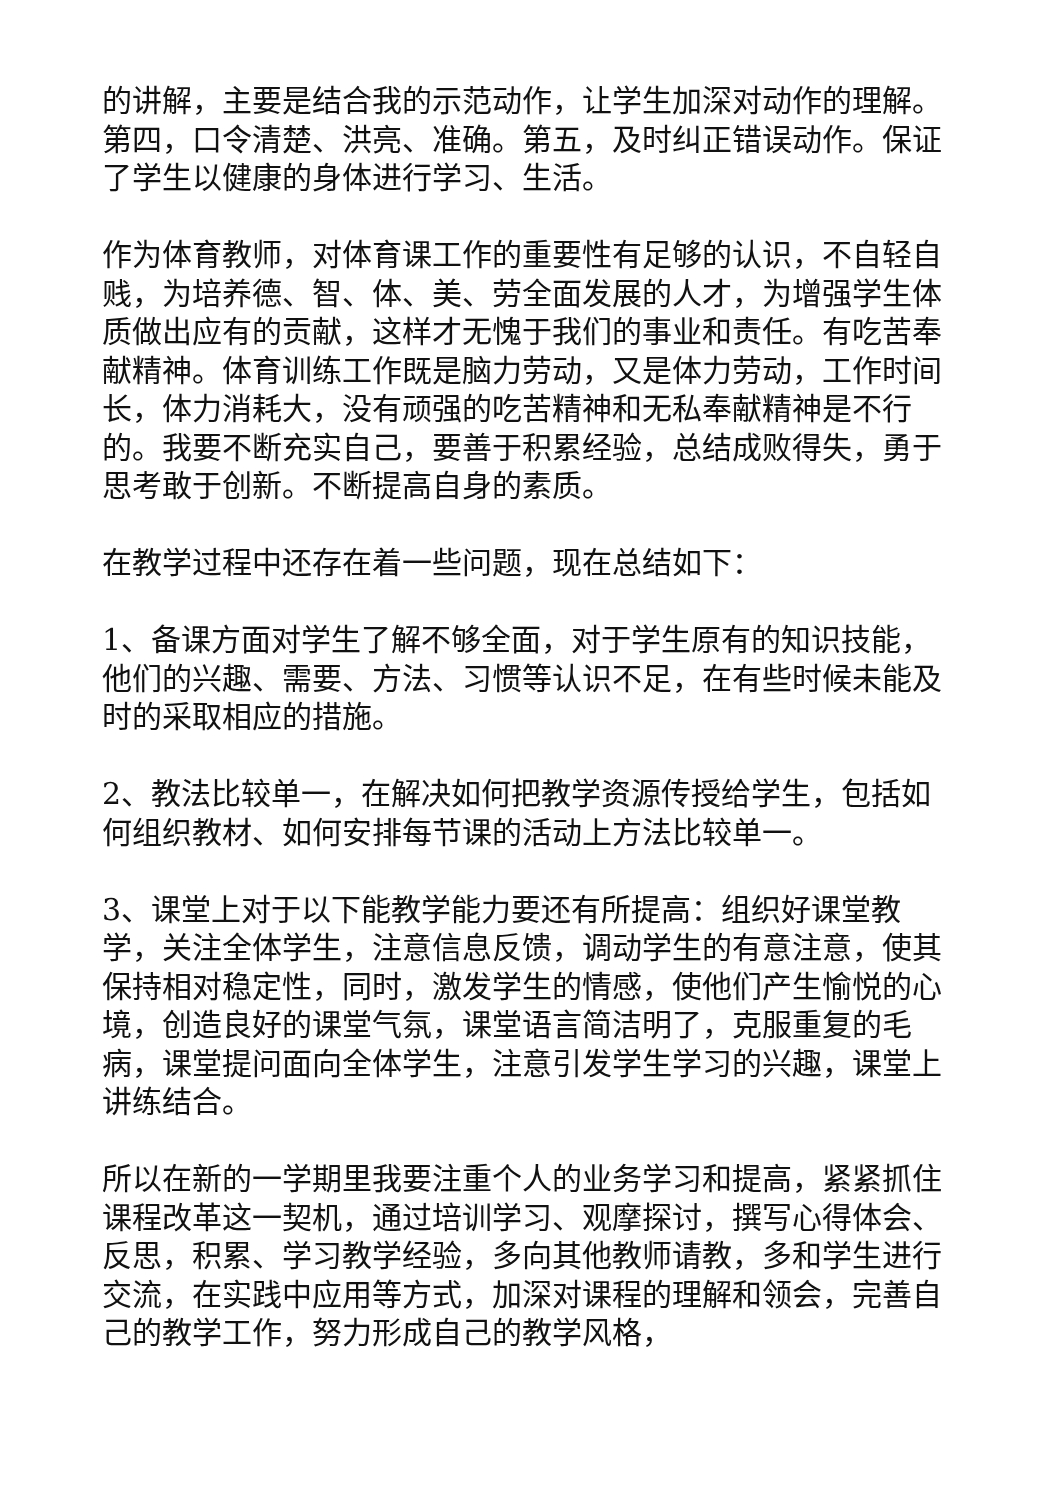的讲解，主要是结合我的示范动作，让学生加深对动作的理解。第四，口令清楚、洪亮、准确。第五，及时纠正错误动作。保证了学生以健康的身体进行学习、生活。
作为体育教师，对体育课工作的重要性有足够的认识，不自轻自贱，为培养德、智、体、美、劳全面发展的人才，为增强学生体质做出应有的贡献，这样才无愧于我们的事业和责任。有吃苦奉献精神。体育训练工作既是脑力劳动，又是体力劳动，工作时间长，体力消耗大，没有顽强的吃苦精神和无私奉献精神是不行的。我要不断充实自己，要善于积累经验，总结成败得失，勇于思考敢于创新。不断提高自身的素质。
在教学过程中还存在着一些问题，现在总结如下：
1、备课方面对学生了解不够全面，对于学生原有的知识技能，他们的兴趣、需要、方法、习惯等认识不足，在有些时候未能及时的采取相应的措施。
2、教法比较单一，在解决如何把教学资源传授给学生，包括如何组织教材、如何安排每节课的活动上方法比较单一。
3、课堂上对于以下能教学能力要还有所提高：组织好课堂教学，关注全体学生，注意信息反馈，调动学生的有意注意，使其保持相对稳定性，同时，激发学生的情感，使他们产生愉悦的心境，创造良好的课堂气氛，课堂语言简洁明了，克服重复的毛病，课堂提问面向全体学生，注意引发学生学习的兴趣，课堂上讲练结合。
所以在新的一学期里我要注重个人的业务学习和提高，紧紧抓住课程改革这一契机，通过培训学习、观摩探讨，撰写心得体会、反思，积累、学习教学经验，多向其他教师请教，多和学生进行交流，在实践中应用等方式，加深对课程的理解和领会，完善自己的教学工作，努力形成自己的教学风格，